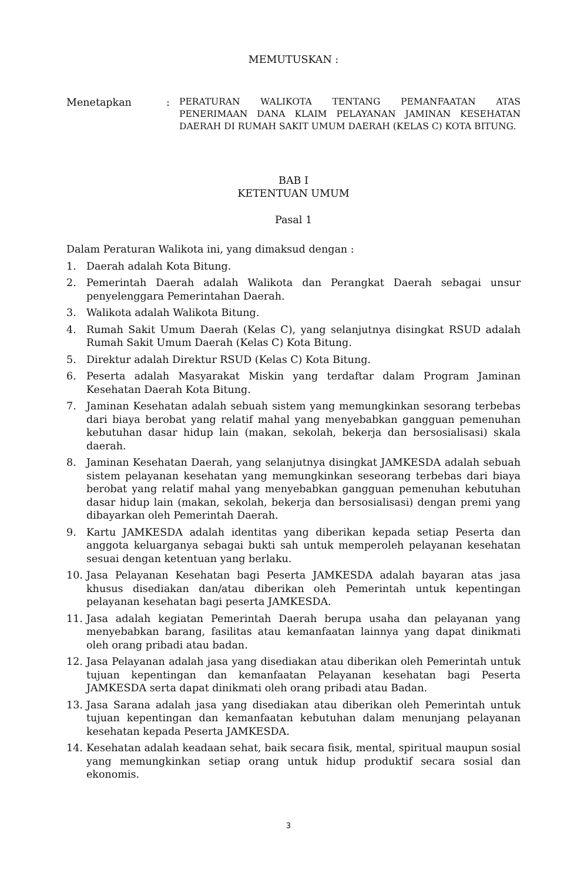MEMUTUSKAN :
Menetapkan :
PERATURAN WALIKOTA TENTANG PEMANFAATAN ATAS PENERIMAAN DANA KLAIM PELAYANAN JAMINAN KESEHATAN DAERAH DI RUMAH SAKIT UMUM DAERAH (KELAS C) KOTA BITUNG.
BAB I
KETENTUAN UMUM
Pasal 1
Dalam Peraturan Walikota ini, yang dimaksud dengan :
1. Daerah adalah Kota Bitung.
2. Pemerintah Daerah adalah Walikota dan Perangkat Daerah sebagai unsur penyelenggara Pemerintahan Daerah.
3. Walikota adalah Walikota Bitung.
4. Rumah Sakit Umum Daerah (Kelas C), yang selanjutnya disingkat RSUD adalah Rumah Sakit Umum Daerah (Kelas C) Kota Bitung.
5. Direktur adalah Direktur RSUD (Kelas C) Kota Bitung.
6. Peserta adalah Masyarakat Miskin yang terdaftar dalam Program Jaminan Kesehatan Daerah Kota Bitung.
7. Jaminan Kesehatan adalah sebuah sistem yang memungkinkan sesorang terbebas dari biaya berobat yang relatif mahal yang menyebabkan gangguan pemenuhan kebutuhan dasar hidup lain (makan, sekolah, bekerja dan bersosialisasi) skala daerah.
8. Jaminan Kesehatan Daerah, yang selanjutnya disingkat JAMKESDA adalah sebuah sistem pelayanan kesehatan yang memungkinkan seseorang terbebas dari biaya berobat yang relatif mahal yang menyebabkan gangguan pemenuhan kebutuhan dasar hidup lain (makan, sekolah, bekerja dan bersosialisasi) dengan premi yang dibayarkan oleh Pemerintah Daerah.
9. Kartu JAMKESDA adalah identitas yang diberikan kepada setiap Peserta dan anggota keluarganya sebagai bukti sah untuk memperoleh pelayanan kesehatan sesuai dengan ketentuan yang berlaku.
10. Jasa Pelayanan Kesehatan bagi Peserta JAMKESDA adalah bayaran atas jasa khusus disediakan dan/atau diberikan oleh Pemerintah untuk kepentingan pelayanan kesehatan bagi peserta JAMKESDA.
11. Jasa adalah kegiatan Pemerintah Daerah berupa usaha dan pelayanan yang menyebabkan barang, fasilitas atau kemanfaatan lainnya yang dapat dinikmati oleh orang pribadi atau badan.
12. Jasa Pelayanan adalah jasa yang disediakan atau diberikan oleh Pemerintah untuk tujuan kepentingan dan kemanfaatan Pelayanan kesehatan bagi Peserta JAMKESDA serta dapat dinikmati oleh orang pribadi atau Badan.
13. Jasa Sarana adalah jasa yang disediakan atau diberikan oleh Pemerintah untuk tujuan kepentingan dan kemanfaatan kebutuhan dalam menunjang pelayanan kesehatan kepada Peserta JAMKESDA.
14. Kesehatan adalah keadaan sehat, baik secara fisik, mental, spiritual maupun sosial yang memungkinkan setiap orang untuk hidup produktif secara sosial dan ekonomis.
3